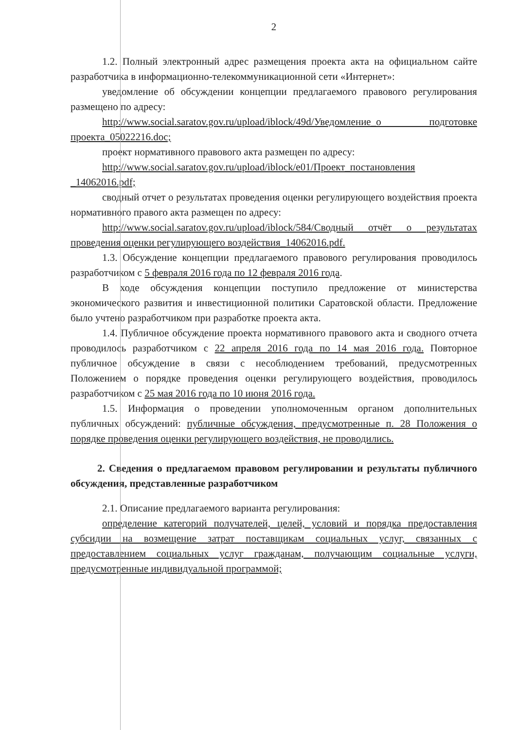2
1.2. Полный электронный адрес размещения проекта акта на официальном сайте разработчика в информационно-телекоммуникационной сети «Интернет»:
уведомление об обсуждении концепции предлагаемого правового регулирования размещено по адресу:
http://www.social.saratov.gov.ru/upload/iblock/49d/Уведомление_о подготовке проекта_05022216.doc;
проект нормативного правового акта размещен по адресу:
http://www.social.saratov.gov.ru/upload/iblock/e01/Проект_постановления _14062016.pdf;
сводный отчет о результатах проведения оценки регулирующего воздействия проекта нормативного правого акта размещен по адресу:
http://www.social.saratov.gov.ru/upload/iblock/584/Сводный отчёт о результатах проведения оценки регулирующего воздействия_14062016.pdf.
1.3. Обсуждение концепции предлагаемого правового регулирования проводилось разработчиком с 5 февраля 2016 года по 12 февраля 2016 года.
В ходе обсуждения концепции поступило предложение от министерства экономического развития и инвестиционной политики Саратовской области. Предложение было учтено разработчиком при разработке проекта акта.
1.4. Публичное обсуждение проекта нормативного правового акта и сводного отчета проводилось разработчиком с 22 апреля 2016 года по 14 мая 2016 года. Повторное публичное обсуждение в связи с несоблюдением требований, предусмотренных Положением о порядке проведения оценки регулирующего воздействия, проводилось разработчиком с 25 мая 2016 года по 10 июня 2016 года.
1.5. Информация о проведении уполномоченным органом дополнительных публичных обсуждений: публичные обсуждения, предусмотренные п. 28 Положения о порядке проведения оценки регулирующего воздействия, не проводились.
2. Сведения о предлагаемом правовом регулировании и результаты публичного обсуждения, представленные разработчиком
2.1. Описание предлагаемого варианта регулирования:
определение категорий получателей, целей, условий и порядка предоставления субсидии на возмещение затрат поставщикам социальных услуг, связанных с предоставлением социальных услуг гражданам, получающим социальные услуги, предусмотренные индивидуальной программой;